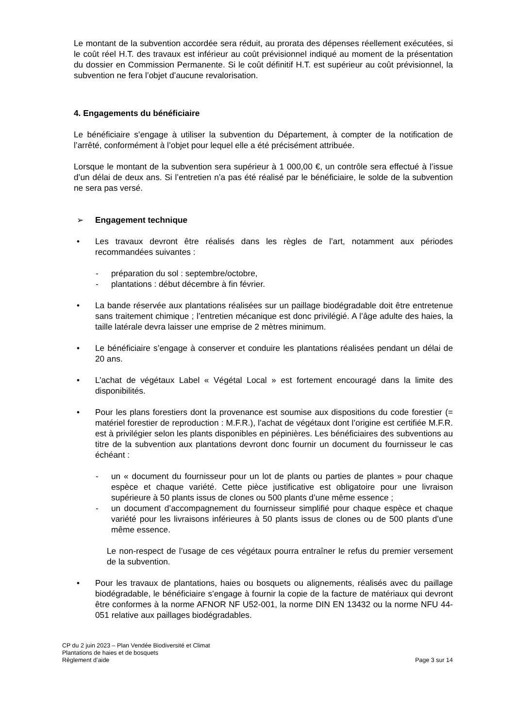Le montant de la subvention accordée sera réduit, au prorata des dépenses réellement exécutées, si le coût réel H.T. des travaux est inférieur au coût prévisionnel indiqué au moment de la présentation du dossier en Commission Permanente. Si le coût définitif H.T. est supérieur au coût prévisionnel, la subvention ne fera l’objet d’aucune revalorisation.
4. Engagements du bénéficiaire
Le bénéficiaire s’engage à utiliser la subvention du Département, à compter de la notification de l’arrêté, conformément à l’objet pour lequel elle a été précisément attribuée.
Lorsque le montant de la subvention sera supérieur à 1 000,00 €, un contrôle sera effectué à l’issue d’un délai de deux ans. Si l’entretien n’a pas été réalisé par le bénéficiaire, le solde de la subvention ne sera pas versé.
➢ Engagement technique
• Les travaux devront être réalisés dans les règles de l’art, notamment aux périodes recommandées suivantes :
- préparation du sol : septembre/octobre,
- plantations : début décembre à fin février.
• La bande réservée aux plantations réalisées sur un paillage biodégradable doit être entretenue sans traitement chimique ; l’entretien mécanique est donc privilégié. A l’âge adulte des haies, la taille latérale devra laisser une emprise de 2 mètres minimum.
• Le bénéficiaire s’engage à conserver et conduire les plantations réalisées pendant un délai de 20 ans.
• L’achat de végétaux Label « Végétal Local » est fortement encouragé dans la limite des disponibilités.
• Pour les plans forestiers dont la provenance est soumise aux dispositions du code forestier (= matériel forestier de reproduction : M.F.R.), l’achat de végétaux dont l’origine est certifiée M.F.R. est à privilégier selon les plants disponibles en pépinières. Les bénéficiaires des subventions au titre de la subvention aux plantations devront donc fournir un document du fournisseur le cas échéant :
- un « document du fournisseur pour un lot de plants ou parties de plantes » pour chaque espèce et chaque variété. Cette pièce justificative est obligatoire pour une livraison supérieure à 50 plants issus de clones ou 500 plants d’une même essence ;
- un document d’accompagnement du fournisseur simplifié pour chaque espèce et chaque variété pour les livraisons inférieures à 50 plants issus de clones ou de 500 plants d’une même essence.
Le non-respect de l’usage de ces végétaux pourra entraîner le refus du premier versement de la subvention.
• Pour les travaux de plantations, haies ou bosquets ou alignements, réalisés avec du paillage biodégradable, le bénéficiaire s’engage à fournir la copie de la facture de matériaux qui devront être conformes à la norme AFNOR NF U52-001, la norme DIN EN 13432 ou la norme NFU 44-051 relative aux paillages biodégradables.
CP du 2 juin 2023 – Plan Vendée Biodiversité et Climat
Plantations de haies et de bosquets
Règlement d’aide Page 3 sur 14